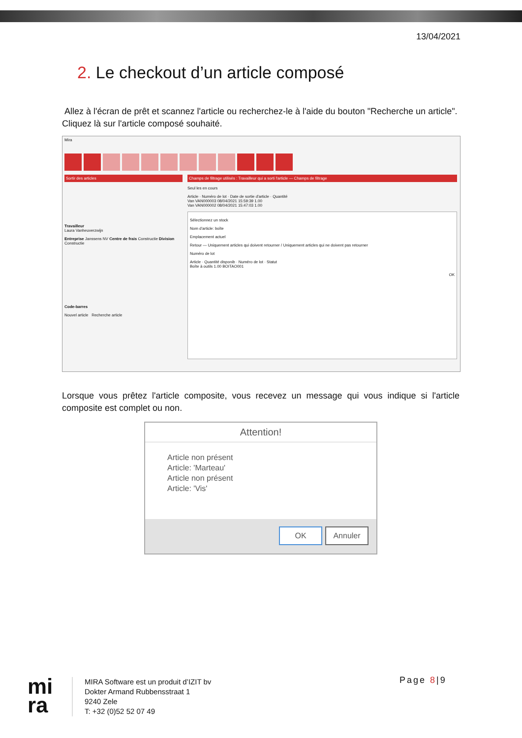13/04/2021
2. Le checkout d’un article composé
Allez à l'écran de prêt et scannez l'article ou recherchez-le à l'aide du bouton "Recherche un article". Cliquez là sur l'article composé souhaité.
Mira
Sortir des articles
Travailleur
Laura Vanheuverzwijn
Entreprise Janssens NV Centre de frais Constructie Division Constructie
Code-barres
Nouvel article Recherche article
Champs de filtrage utilisés : Travailleur qui a sorti l'article — Champs de filtrage
Seul les en cours
Article · Numéro de lot · Date de sortie d'article · Quantité
Van VAN000003 08/04/2021 15:59:39 1.00
Van VAN000002 08/04/2021 15:47:03 1.00
Sélectionnez un stock
Nom d'article: boîte
Emplacement actuel
Retour — Uniquement articles qui doivent retourner / Uniquement articles qui ne doivent pas retourner
Numéro de lot
Article · Quantité disponib · Numéro de lot · Statut
Boîte à outils 1.00 BOITAO001
OK
Lorsque vous prêtez l'article composite, vous recevez un message qui vous indique si l'article composite est complet ou non.
Attention!
Article non présent
Article: 'Marteau'
Article non présent
Article: 'Vis'
OK Annuler
mi
ra
MIRA Software est un produit d’IZIT bv
Dokter Armand Rubbensstraat 1
9240 Zele
T: +32 (0)52 52 07 49
Page 8|9